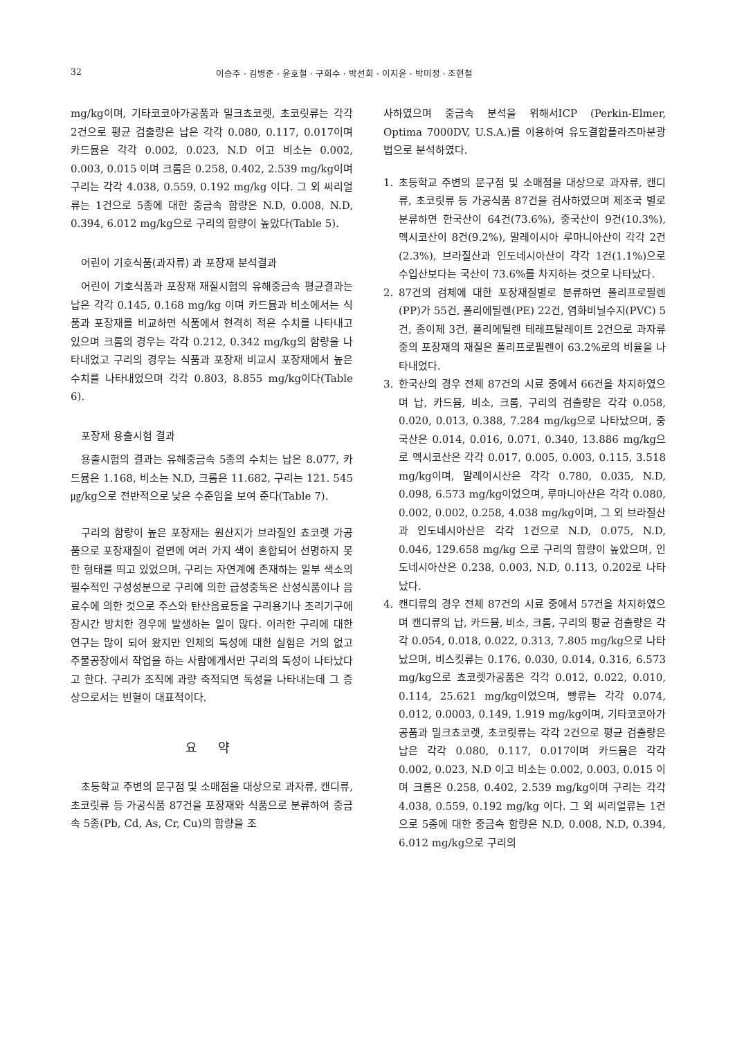32 이승주 · 김병준 · 윤호철 · 구희수 · 박선희 · 이지윤 · 박미정 · 조현철
mg/kg이며, 기타코코아가공품과 밀크쵸코렛, 초코릿류는 각각 2건으로 평균 검출량은 납은 각각 0.080, 0.117, 0.017이며 카드뮴은 각각 0.002, 0.023, N.D 이고 비소는 0.002, 0.003, 0.015 이며 크롬은 0.258, 0.402, 2.539 mg/kg이며 구리는 각각 4.038, 0.559, 0.192 mg/kg 이다. 그 외 씨리얼류는 1건으로 5종에 대한 중금속 함량은 N.D, 0.008, N.D, 0.394, 6.012 mg/kg으로 구리의 함량이 높았다(Table 5).
어린이 기호식품(과자류) 과 포장재 분석결과
어린이 기호식품과 포장재 재질시험의 유해중금속 평균결과는 납은 각각 0.145, 0.168 mg/kg 이며 카드뮴과 비소에서는 식품과 포장재를 비교하면 식품에서 현격히 적은 수치를 나타내고 있으며 크롬의 경우는 각각 0.212, 0.342 mg/kg의 함량을 나타내었고 구리의 경우는 식품과 포장재 비교시 포장재에서 높은 수치를 나타내었으며 각각 0.803, 8.855 mg/kg이다(Table 6).
포장재 용출시험 결과
용출시험의 결과는 유해중금속 5종의 수치는 납은 8.077, 카드뮴은 1.168, 비소는 N.D, 크롬은 11.682, 구리는 121. 545 ㎍/kg으로 전반적으로 낮은 수준임을 보여 준다(Table 7).
구리의 함량이 높은 포장재는 원산지가 브라질인 쵸코렛 가공품으로 포장재질이 겉면에 여러 가지 색이 혼합되어 선명하지 못한 형태를 띄고 있었으며, 구리는 자연계에 존재하는 일부 색소의 필수적인 구성성분으로 구리에 의한 급성중독은 산성식품이나 음료수에 의한 것으로 주스와 탄산음료등을 구리용기나 조리기구에 장시간 방치한 경우에 발생하는 일이 많다. 이러한 구리에 대한 연구는 많이 되어 왔지만 인체의 독성에 대한 실험은 거의 없고 주물공장에서 작업을 하는 사람에게서만 구리의 독성이 나타났다고 한다. 구리가 조직에 과량 축적되면 독성을 나타내는데 그 증상으로서는 빈혈이 대표적이다.
요 약
초등학교 주변의 문구점 및 소매점을 대상으로 과자류, 캔디류, 초코릿류 등 가공식품 87건을 포장재와 식품으로 분류하여 중금속 5종(Pb, Cd, As, Cr, Cu)의 함량을 조
사하였으며 중금속 분석을 위해서ICP (Perkin-Elmer, Optima 7000DV, U.S.A.)를 이용하여 유도결합플라즈마분광법으로 분석하였다.
1. 초등학교 주변의 문구점 및 소매점을 대상으로 과자류, 캔디류, 초코릿류 등 가공식품 87건을 검사하였으며 제조국 별로 분류하면 한국산이 64건(73.6%), 중국산이 9건(10.3%), 멕시코산이 8건(9.2%), 말레이시아 루마니아산이 각각 2건(2.3%), 브라질산과 인도네시아산이 각각 1건(1.1%)으로 수입산보다는 국산이 73.6%를 차지하는 것으로 나타났다.
2. 87건의 검체에 대한 포장재질별로 분류하면 폴리프로필렌(PP)가 55건, 폴리에틸렌(PE) 22건, 염화비닐수지(PVC) 5건, 종이제 3건, 폴리에틸렌 테레프탈레이트 2건으로 과자류 중의 포장재의 재질은 폴리프로필렌이 63.2%로의 비율을 나타내었다.
3. 한국산의 경우 전체 87건의 시료 중에서 66건을 차지하였으며 납, 카드뮴, 비소, 크롬, 구리의 검출량은 각각 0.058, 0.020, 0.013, 0.388, 7.284 mg/kg으로 나타났으며, 중국산은 0.014, 0.016, 0.071, 0.340, 13.886 mg/kg으로 멕시코산은 각각 0.017, 0.005, 0.003, 0.115, 3.518 mg/kg이며, 말레이시산은 각각 0.780, 0.035, N.D, 0.098, 6.573 mg/kg이었으며, 루마니아산은 각각 0.080, 0.002, 0.002, 0.258, 4.038 mg/kg이며, 그 외 브라질산과 인도네시아산은 각각 1건으로 N.D, 0.075, N.D, 0.046, 129.658 mg/kg 으로 구리의 함량이 높았으며, 인도네시아산은 0.238, 0.003, N.D, 0.113, 0.202로 나타났다.
4. 캔디류의 경우 전체 87건의 시료 중에서 57건을 차지하였으며 캔디류의 납, 카드뮴, 비소, 크롬, 구리의 평균 검출량은 각각 0.054, 0.018, 0.022, 0.313, 7.805 mg/kg으로 나타났으며, 비스킷류는 0.176, 0.030, 0.014, 0.316, 6.573 mg/kg으로 쵸코렛가공품은 각각 0.012, 0.022, 0.010, 0.114, 25.621 mg/kg이었으며, 빵류는 각각 0.074, 0.012, 0.0003, 0.149, 1.919 mg/kg이며, 기타코코아가공품과 밀크쵸코렛, 초코릿류는 각각 2건으로 평균 검출량은 납은 각각 0.080, 0.117, 0.017이며 카드뮴은 각각 0.002, 0.023, N.D 이고 비소는 0.002, 0.003, 0.015 이며 크롬은 0.258, 0.402, 2.539 mg/kg이며 구리는 각각 4.038, 0.559, 0.192 mg/kg 이다. 그 외 씨리얼류는 1건으로 5종에 대한 중금속 함량은 N.D, 0.008, N.D, 0.394, 6.012 mg/kg으로 구리의